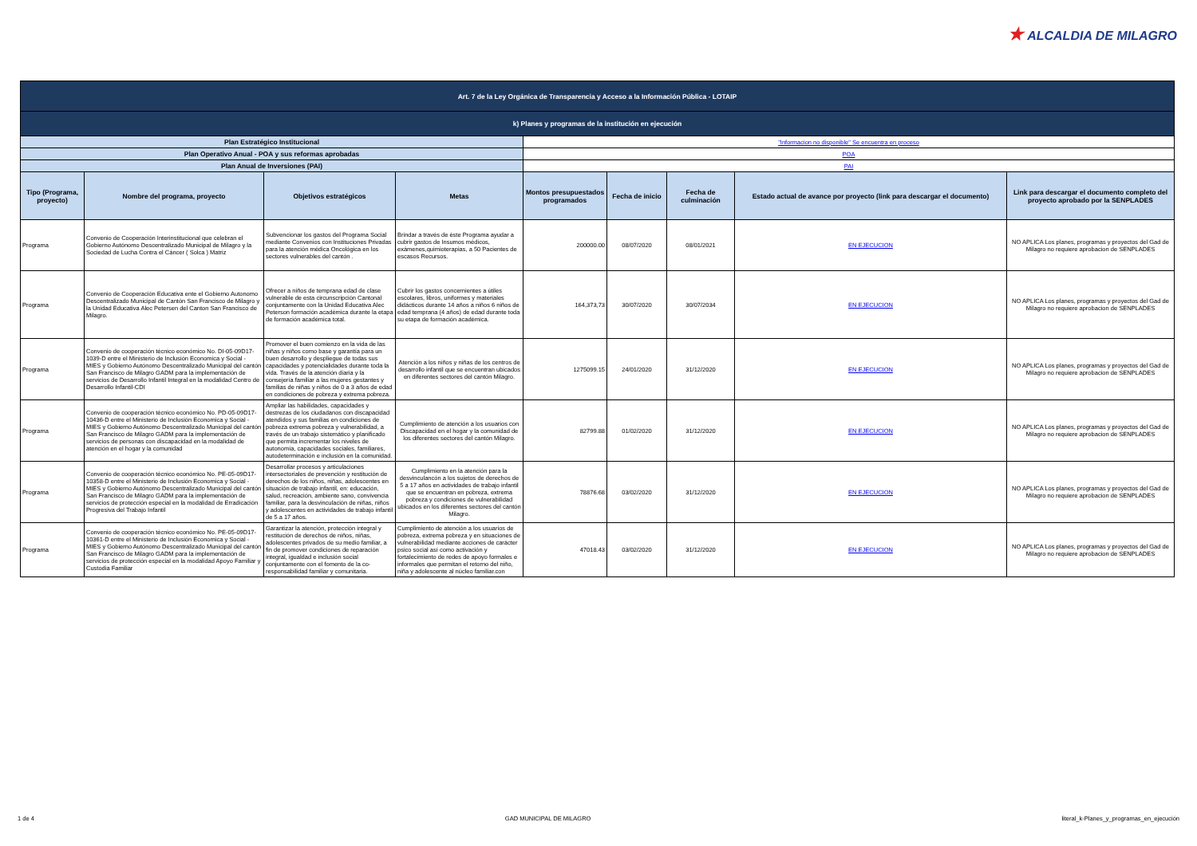★ ALCALDIA DE MILAGRO
| Art. 7 de la Ley Orgánica de Transparencia y Acceso a la Información Pública - LOTAIP | | | | | | | | |
| k) Planes y programas de la institución en ejecución | | | | | | | | |
| Plan Estratégico Institucional | | | | "Informacion no disponible" Se encuentra en proceso | | | | |
| Plan Operativo Anual - POA y sus reformas aprobadas | | | | POA | | | | |
| Plan Anual de Inversiones (PAI) | | | | PAI | | | | |
| Tipo (Programa, proyecto) | Nombre del programa, proyecto | Objetivos estratégicos | Metas | Montos presupuestados programados | Fecha de inicio | Fecha de culminación | Estado actual de avance por proyecto (link para descargar el documento) | Link para descargar el documento completo del proyecto aprobado por la SENPLADES |
| Programa | Convenio de Cooperación Interinstitucional que celebran el Gobierno Autónomo Descentralizado Municipal de Milagro y la Sociedad de Lucha Contra el Cáncer ( Solca ) Matriz | Subvencionar los gastos del Programa Social mediante Convenios con Instituciones Privadas para la atención médica Oncológica en los sectores vulnerables del cantón . | Brindar a través de éste Programa ayudar a cubrir gastos de Insumos médicos, exámenes,quimioterapias, a 50 Pacientes de escasos Recursos. | 200000.00 | 08/07/2020 | 08/01/2021 | EN EJECUCION | NO APLICA Los planes, programas y proyectos del Gad de Milagro no requiere aprobacion de SENPLADES |
| Programa | Convenio de Cooperación Educativa ente el Gobierno Autonomo Descentralizado Municipal de Cantón San Francisco de Milagro y la Unidad Educativa Alec Petersen del Canton San Francisco de Milagro. | Ofrecer a niños de temprana edad de clase vulnerable de esta circunscripción Cantonal conjuntamente con la Unidad Educativa Alec Peterson formación académica durante la etapa de formación académica total. | Cubrir los gastos concernientes a útiles escolares, libros, uniformes y materiales didácticos durante 14 años a niños 6 niños de edad temprana (4 años) de edad durante toda su etapa de formación académica. | 164,373,73 | 30/07/2020 | 30/07/2034 | EN EJECUCION | NO APLICA Los planes, programas y proyectos del Gad de Milagro no requiere aprobacion de SENPLADES |
| Programa | Convenio de cooperación técnico económico No. DI-05-09D17-1039-D entre el Ministerio de Inclusión Economica y Social - MIES y Gobierno Autónomo Descentralizado Municipal del cantón San Francisco de Milagro GADM para la implementación de servicios de Desarrollo Infantil Integral en la modalidad Centro de Desarrollo Infantil-CDI | Promover el buen comienzo en la vida de las niñas y niños como base y garantía para un buen desarrollo y despliegue de todas sus capacidades y potencialidades durante toda la vida. Través de la atención diaria y la consejería familiar a las mujeres gestantes y familias de niñas y niños de 0 a 3 años de edad en condiciones de pobreza y extrema pobreza. | Atención a los niños y niñas de los centros de desarrollo infantil que se encuentran ubicados en diferentes sectores del cantón Milagro. | 1275099.15 | 24/01/2020 | 31/12/2020 | EN EJECUCION | NO APLICA Los planes, programas y proyectos del Gad de Milagro no requiere aprobacion de SENPLADES |
| Programa | Convenio de cooperación técnico económico No. PD-05-09D17-10436-D entre el Ministerio de Inclusión Economica y Social - MIES y Gobierno Autónomo Descentralizado Municipal del cantón San Francisco de Milagro GADM para la implementación de servicios de personas con discapacidad en la modalidad de atención en el hogar y la comunidad | Ampliar las habilidades, capacidades y destrezas de los ciudadanos con discapacidad atendidos y sus familias en condiciones de pobreza extrema pobreza y vulnerabilidad, a través de un trabajo sistemático y planificado que permita incrementar los niveles de autonomía, capacidades sociales, familiares, autodeterminación e inclusión en la comunidad. | Cumplimiento de atención a los usuarios con Discapacidad en el hogar y la comunidad de los diferentes sectores del cantón Milagro. | 82799.88 | 01/02/2020 | 31/12/2020 | EN EJECUCION | NO APLICA Los planes, programas y proyectos del Gad de Milagro no requiere aprobacion de SENPLADES |
| Programa | Convenio de cooperación técnico económico No. PE-05-09D17-10358-D entre el Ministerio de Inclusión Economica y Social - MIES y Gobierno Autónomo Descentralizado Municipal del cantón San Francisco de Milagro GADM para la implementación de servicios de protección especial en la modalidad de Erradicación Progresiva del Trabajo Infantil | Desarrollar procesos y articulaciones intersectoriales de prevención y restitución de derechos de los niños, niñas, adolescentes en situación de trabajo infantil, en: educación, salud, recreación, ambiente sano, convivencia familiar, para la desvinculación de niñas, niños y adolescentes en actividades de trabajo infantil de 5 a 17 años. | Cumplimiento en la atención para la desvinculancón a los sujetos de derechos de 5 a 17 años en actividades de trabajo infantil que se encuentran en pobreza, extrema pobreza y condiciones de vulnerabilidad ubicados en los diferentes sectores del cantón Milagro. | 78876.68 | 03/02/2020 | 31/12/2020 | EN EJECUCION | NO APLICA Los planes, programas y proyectos del Gad de Milagro no requiere aprobacion de SENPLADES |
| Programa | Convenio de cooperación técnico económico No. PE-05-09D17-10361-D entre el Ministerio de Inclusión Economica y Social - MIES y Gobierno Autónomo Descentralizado Municipal del cantón San Francisco de Milagro GADM para la implementación de servicios de protección especial en la modalidad Apoyo Familiar y Custodia Familiar | Garantizar la atención, protección integral y restitución de derechos de niños, niñas, adolescentes privados de su medio familiar, a fin de promover condiciones de reparación integral, igualdad e inclusión social conjuntamente con el fomento de la co-responsabilidad familiar y comunitaria. | Cumplimiento de atención a los usuarios de pobreza, extrema pobreza y en situaciones de vulnerabilidad mediante acciones de carácter psico social así como activación y fortalecimiento de redes de apoyo formales e informales que permitan el retorno del niño, niña y adolescente al núcleo familiar.con | 47018.43 | 03/02/2020 | 31/12/2020 | EN EJECUCION | NO APLICA Los planes, programas y proyectos del Gad de Milagro no requiere aprobacion de SENPLADES |
1 de 4 GAD MUNICIPAL DE MILAGRO literal_k-Planes_y_programas_en_ejecución